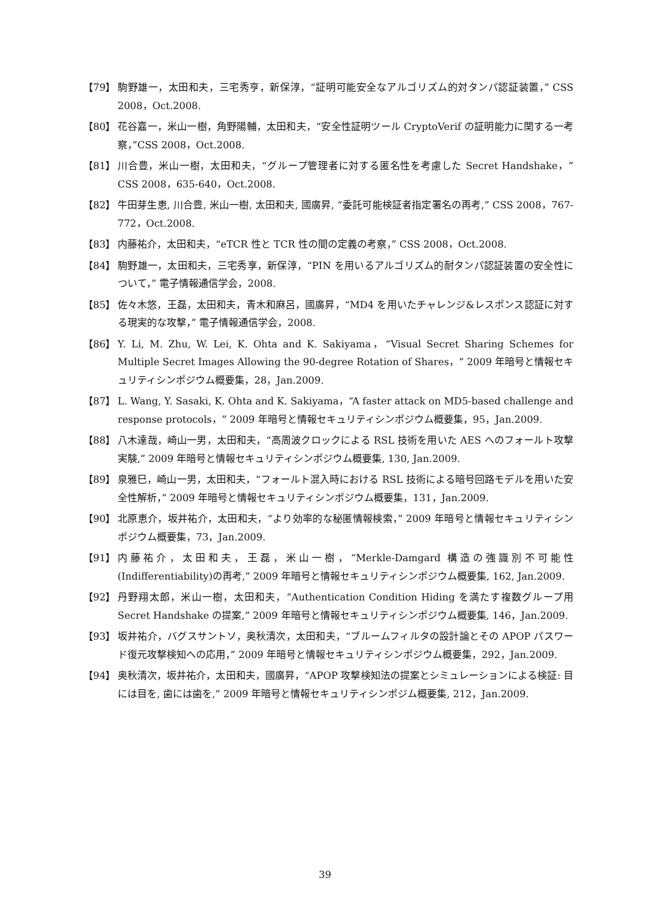【79】 駒野雄一，太田和夫，三宅秀亨，新保淳，“証明可能安全なアルゴリズム的対タンパ認証装置，” CSS 2008，Oct.2008.
【80】 花谷嘉一，米山一樹，角野陽輔，太田和夫，“安全性証明ツール CryptoVerif の証明能力に関する一考察，”CSS 2008，Oct.2008.
【81】 川合豊，米山一樹，太田和夫，“グループ管理者に対する匿名性を考慮した Secret Handshake，” CSS 2008，635-640，Oct.2008.
【82】 牛田芽生恵, 川合豊, 米山一樹, 太田和夫, 國廣昇, “委託可能検証者指定署名の再考,” CSS 2008，767-772，Oct.2008.
【83】 内藤祐介，太田和夫，“eTCR 性と TCR 性の間の定義の考察，” CSS 2008，Oct.2008.
【84】 駒野雄一，太田和夫，三宅秀享，新保淳，“PIN を用いるアルゴリズム的耐タンパ認証装置の安全性について，” 電子情報通信学会，2008.
【85】 佐々木悠，王磊，太田和夫，青木和麻呂，國廣昇，“MD4 を用いたチャレンジ&レスポンス認証に対する現実的な攻撃，” 電子情報通信学会，2008.
【86】 Y. Li, M. Zhu, W. Lei, K. Ohta and K. Sakiyama，“Visual Secret Sharing Schemes for Multiple Secret Images Allowing the 90-degree Rotation of Shares，” 2009 年暗号と情報セキュリティシンポジウム概要集，28，Jan.2009.
【87】 L. Wang, Y. Sasaki, K. Ohta and K. Sakiyama，“A faster attack on MD5-based challenge and response protocols，” 2009 年暗号と情報セキュリティシンポジウム概要集，95，Jan.2009.
【88】 八木達哉，崎山一男，太田和夫，“高周波クロックによる RSL 技術を用いた AES へのフォールト攻撃実験,” 2009 年暗号と情報セキュリティシンポジウム概要集, 130, Jan.2009.
【89】 泉雅巳，崎山一男，太田和夫，“フォールト混入時における RSL 技術による暗号回路モデルを用いた安全性解析，” 2009 年暗号と情報セキュリティシンポジウム概要集，131，Jan.2009.
【90】 北原恵介，坂井祐介，太田和夫，“より効率的な秘匿情報検索，” 2009 年暗号と情報セキュリティシンポジウム概要集，73，Jan.2009.
【91】 内藤祐介，太田和夫，王磊，米山一樹，“Merkle-Damgard 構造の強識別不可能性 (Indifferentiability)の再考,” 2009 年暗号と情報セキュリティシンポジウム概要集, 162, Jan.2009.
【92】 丹野翔太郎，米山一樹，太田和夫，“Authentication Condition Hiding を満たす複数グループ用 Secret Handshake の提案,” 2009 年暗号と情報セキュリティシンポジウム概要集, 146，Jan.2009.
【93】 坂井祐介，バグスサントソ，奥秋清次，太田和夫，“ブルームフィルタの設計論とその APOP パスワード復元攻撃検知への応用，” 2009 年暗号と情報セキュリティシンポジウム概要集，292，Jan.2009.
【94】 奥秋清次，坂井祐介，太田和夫，國廣昇，“APOP 攻撃検知法の提案とシミュレーションによる検証: 目には目を, 歯には歯を,” 2009 年暗号と情報セキュリティシンポジム概要集, 212，Jan.2009.
39